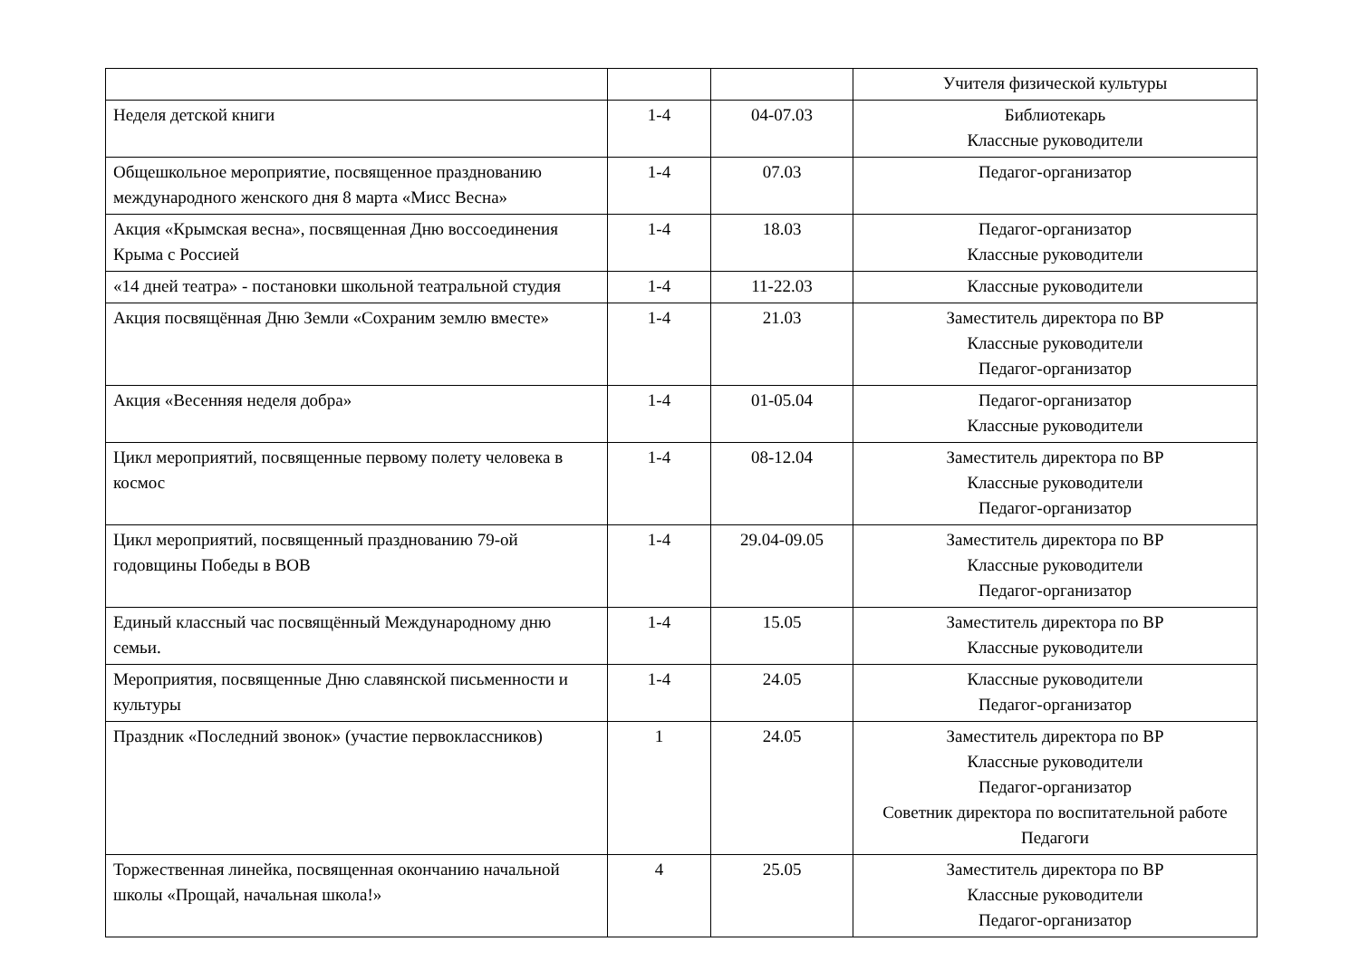| | | | Учителя физической культуры |
| Неделя детской книги | 1-4 | 04-07.03 | Библиотекарь Классные руководители |
| Общешкольное мероприятие, посвященное празднованию международного женского дня 8 марта «Мисс Весна» | 1-4 | 07.03 | Педагог-организатор |
| Акция «Крымская весна», посвященная Дню воссоединения Крыма с Россией | 1-4 | 18.03 | Педагог-организатор Классные руководители |
| «14 дней театра» - постановки школьной театральной студия | 1-4 | 11-22.03 | Классные руководители |
| Акция посвящённая Дню Земли «Сохраним землю вместе» | 1-4 | 21.03 | Заместитель директора по ВР Классные руководители Педагог-организатор |
| Акция «Весенняя неделя добра» | 1-4 | 01-05.04 | Педагог-организатор Классные руководители |
| Цикл мероприятий, посвященные первому полету человека в космос | 1-4 | 08-12.04 | Заместитель директора по ВР Классные руководители Педагог-организатор |
| Цикл мероприятий, посвященный празднованию 79-ой годовщины Победы в ВОВ | 1-4 | 29.04-09.05 | Заместитель директора по ВР Классные руководители Педагог-организатор |
| Единый классный час посвящённый Международному дню семьи. | 1-4 | 15.05 | Заместитель директора по ВР Классные руководители |
| Мероприятия, посвященные Дню славянской письменности и культуры | 1-4 | 24.05 | Классные руководители Педагог-организатор |
| Праздник «Последний звонок» (участие первоклассников) | 1 | 24.05 | Заместитель директора по ВР Классные руководители Педагог-организатор Советник директора по воспитательной работе Педагоги |
| Торжественная линейка, посвященная окончанию начальной школы «Прощай, начальная школа!» | 4 | 25.05 | Заместитель директора по ВР Классные руководители Педагог-организатор |